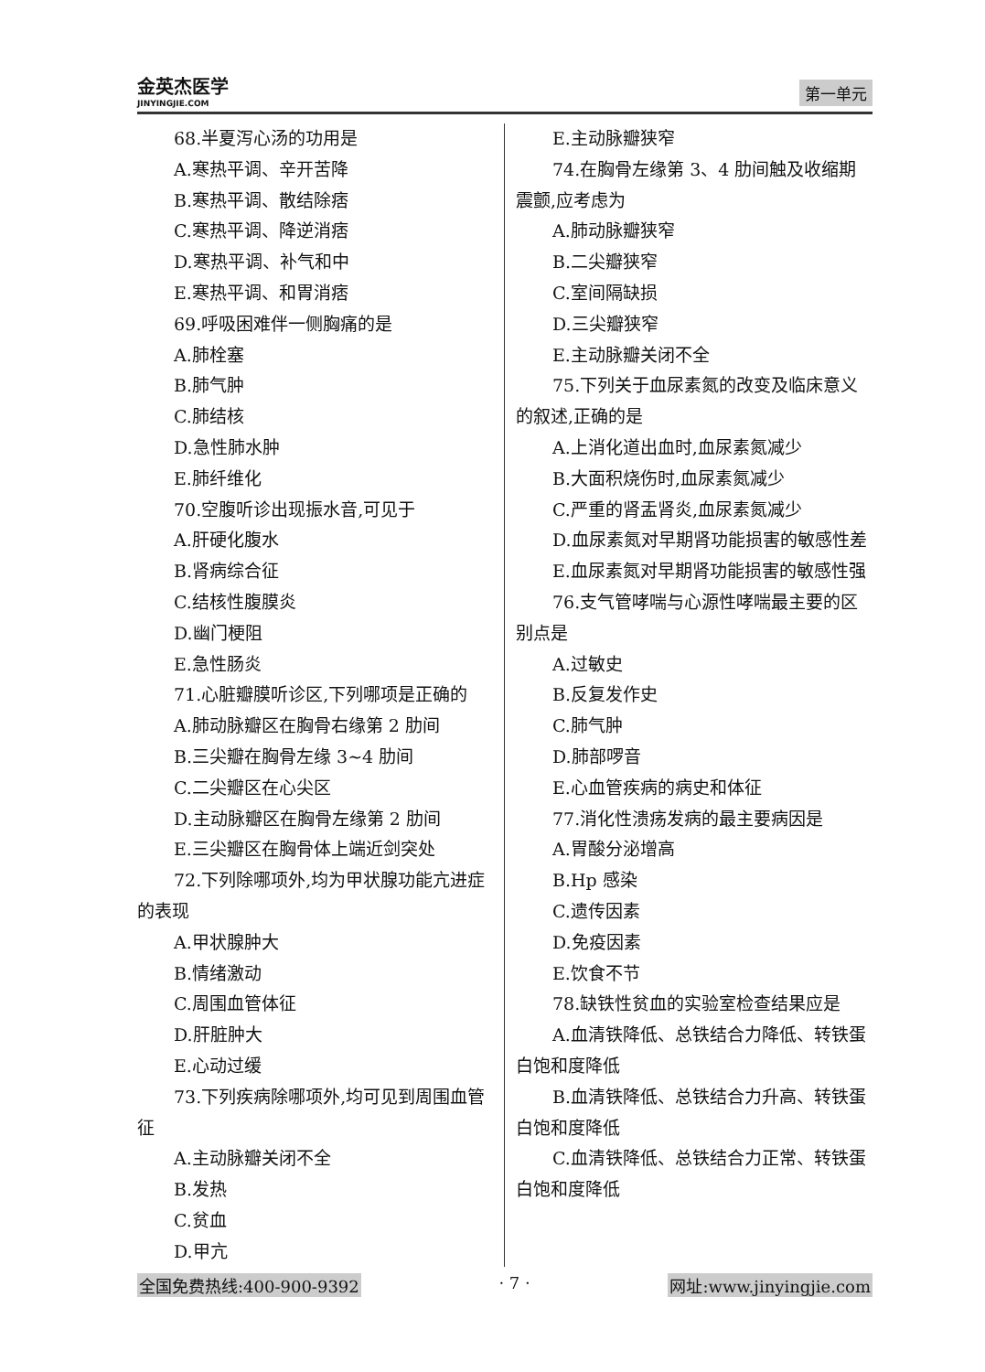金英杰医学
JINYINGJIE.COM
第一单元
68.半夏泻心汤的功用是
A.寒热平调、辛开苦降
B.寒热平调、散结除痞
C.寒热平调、降逆消痞
D.寒热平调、补气和中
E.寒热平调、和胃消痞
69.呼吸困难伴一侧胸痛的是
A.肺栓塞
B.肺气肿
C.肺结核
D.急性肺水肿
E.肺纤维化
70.空腹听诊出现振水音,可见于
A.肝硬化腹水
B.肾病综合征
C.结核性腹膜炎
D.幽门梗阻
E.急性肠炎
71.心脏瓣膜听诊区,下列哪项是正确的
A.肺动脉瓣区在胸骨右缘第 2 肋间
B.三尖瓣在胸骨左缘 3~4 肋间
C.二尖瓣区在心尖区
D.主动脉瓣区在胸骨左缘第 2 肋间
E.三尖瓣区在胸骨体上端近剑突处
72.下列除哪项外,均为甲状腺功能亢进症的表现
A.甲状腺肿大
B.情绪激动
C.周围血管体征
D.肝脏肿大
E.心动过缓
73.下列疾病除哪项外,均可见到周围血管征
A.主动脉瓣关闭不全
B.发热
C.贫血
D.甲亢
E.主动脉瓣狭窄
74.在胸骨左缘第 3、4 肋间触及收缩期震颤,应考虑为
A.肺动脉瓣狭窄
B.二尖瓣狭窄
C.室间隔缺损
D.三尖瓣狭窄
E.主动脉瓣关闭不全
75.下列关于血尿素氮的改变及临床意义的叙述,正确的是
A.上消化道出血时,血尿素氮减少
B.大面积烧伤时,血尿素氮减少
C.严重的肾盂肾炎,血尿素氮减少
D.血尿素氮对早期肾功能损害的敏感性差
E.血尿素氮对早期肾功能损害的敏感性强
76.支气管哮喘与心源性哮喘最主要的区别点是
A.过敏史
B.反复发作史
C.肺气肿
D.肺部啰音
E.心血管疾病的病史和体征
77.消化性溃疡发病的最主要病因是
A.胃酸分泌增高
B.Hp 感染
C.遗传因素
D.免疫因素
E.饮食不节
78.缺铁性贫血的实验室检查结果应是
A.血清铁降低、总铁结合力降低、转铁蛋白饱和度降低
B.血清铁降低、总铁结合力升高、转铁蛋白饱和度降低
C.血清铁降低、总铁结合力正常、转铁蛋白饱和度降低
全国免费热线:400-900-9392 · 7 · 网址:www.jinyingjie.com